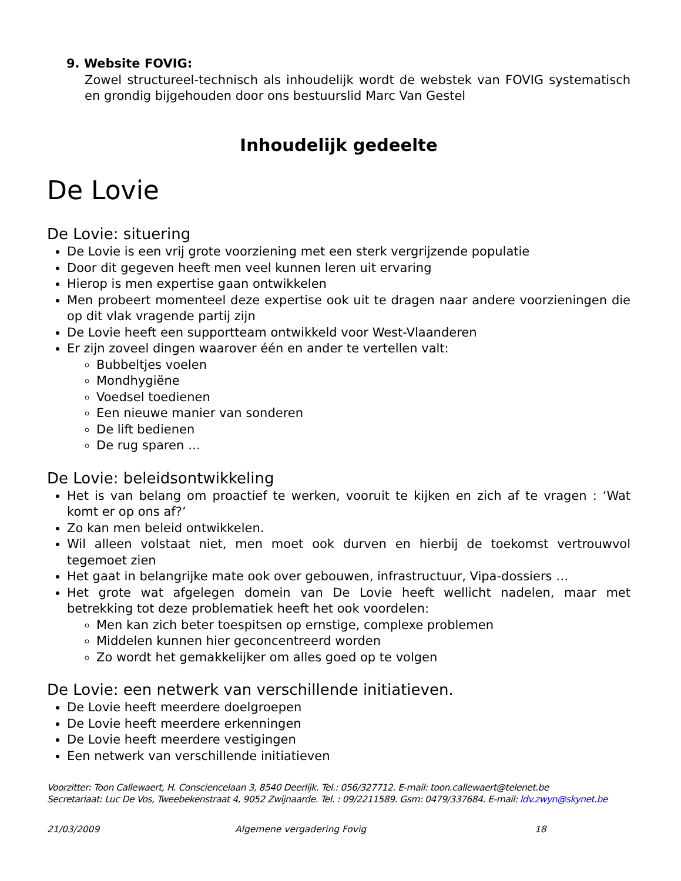9. Website FOVIG:
Zowel structureel-technisch als inhoudelijk wordt de webstek van FOVIG systematisch en grondig bijgehouden door ons bestuurslid Marc Van Gestel
Inhoudelijk gedeelte
De Lovie
De Lovie: situering
De Lovie is een vrij grote voorziening met een sterk vergrijzende populatie
Door dit gegeven heeft men veel kunnen leren uit ervaring
Hierop is men expertise gaan ontwikkelen
Men probeert momenteel deze expertise ook uit te dragen naar andere voorzieningen die op dit vlak vragende partij zijn
De Lovie heeft een supportteam ontwikkeld voor West-Vlaanderen
Er zijn zoveel dingen waarover één en ander te vertellen valt:
Bubbeltjes voelen
Mondhygiëne
Voedsel toedienen
Een nieuwe manier van sonderen
De lift bedienen
De rug sparen …
De Lovie: beleidsontwikkeling
Het is van belang om proactief te werken, vooruit te kijken en zich af te vragen : ‘Wat komt er op ons af?’
Zo kan men beleid ontwikkelen.
Wil alleen volstaat niet, men moet ook durven en hierbij de toekomst vertrouwvol tegemoet zien
Het gaat in belangrijke mate ook over gebouwen, infrastructuur, Vipa-dossiers …
Het grote wat afgelegen domein van De Lovie heeft wellicht nadelen, maar met betrekking tot deze problematiek heeft het ook voordelen:
Men kan zich beter toespitsen op ernstige, complexe problemen
Middelen kunnen hier geconcentreerd worden
Zo wordt het gemakkelijker om alles goed op te volgen
De Lovie: een netwerk van verschillende initiatieven.
De Lovie heeft meerdere doelgroepen
De Lovie heeft meerdere erkenningen
De Lovie heeft meerdere vestigingen
Een netwerk van verschillende initiatieven
Voorzitter: Toon Callewaert, H. Consciencelaan 3, 8540 Deerlijk. Tel.: 056/327712. E-mail: toon.callewaert@telenet.be
Secretariaat: Luc De Vos, Tweebekenstraat 4, 9052 Zwijnaarde. Tel. : 09/2211589. Gsm: 0479/337684. E-mail: ldv.zwyn@skynet.be
21/03/2009 Algemene vergadering Fovig 18